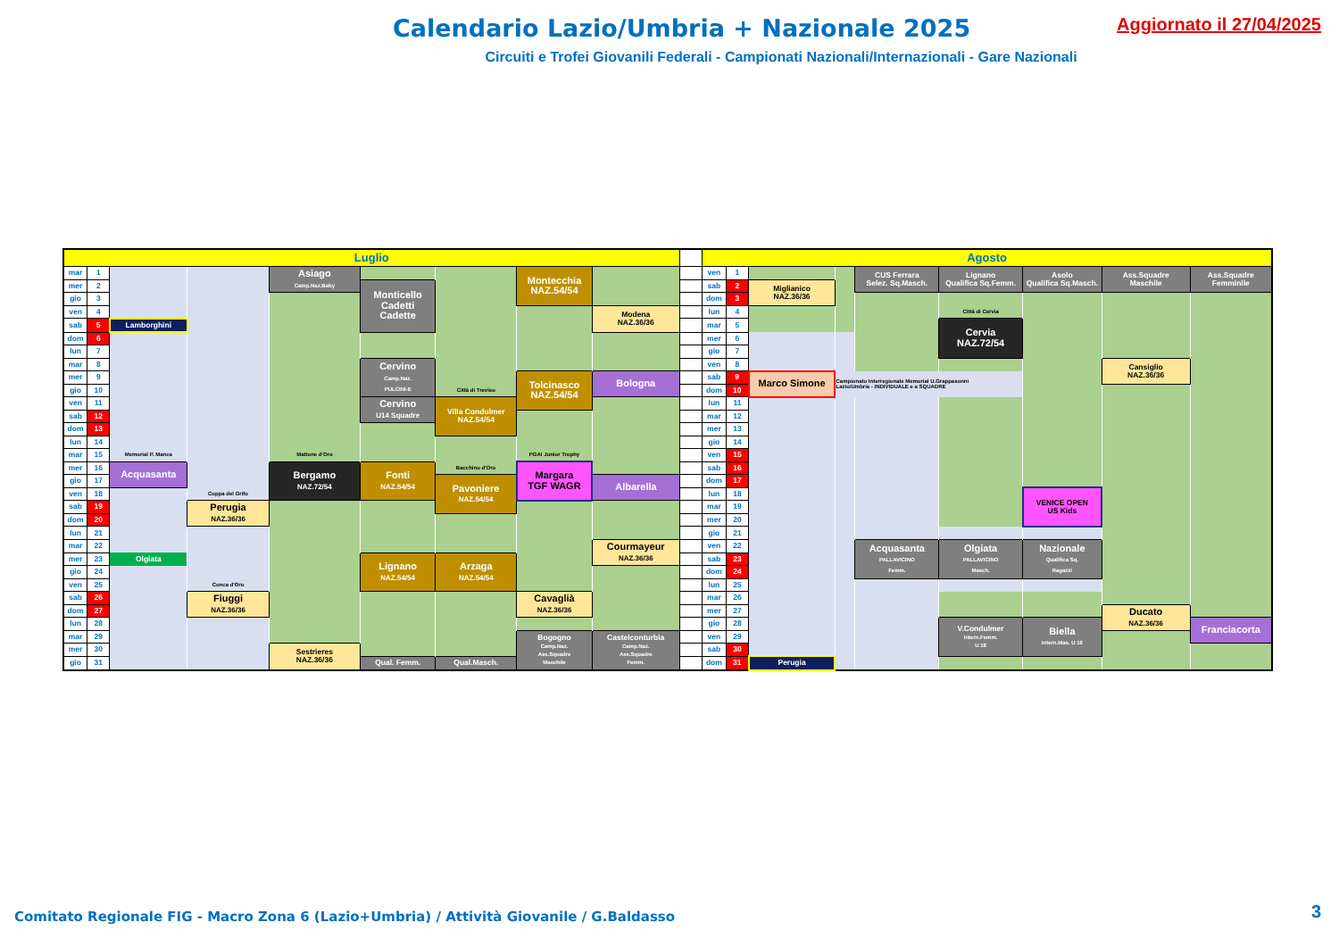Calendario Lazio/Umbria + Nazionale 2025
Aggiornato il 27/04/2025
Circuiti e Trofei Giovanili Federali - Campionati Nazionali/Internazionali - Gare Nazionali
| Luglio | | | | | | | | | | Agosto | | | | | | | | |
| mar | 1 | | | Asiago Camp.Naz.Baby | | | Montecchia NAZ.54/54 | | | ven | 1 | | | CUS Ferrara Selez. Sq.Masch. | Lignano Qualifica Sq.Femm. | Asolo Qualifica Sq.Masch. | Ass.Squadre Maschile | Ass.Squadre Femminile |
| mer | 2 | | | | Monticello Cadetti Cadette | | | | | sab | 2 | Miglianico NAZ.36/36 | | | | | | |
| gio | 3 | | | | | | | | | dom | 3 | | | | | | | |
| ven | 4 | | | | | | | Modena NAZ.36/36 | | lun | 4 | | | | Città di Cervia | | | |
| sab | 5 | Lamborghini | | | | | | | | mar | 5 | | | | Cervia NAZ.72/54 | | | |
| dom | 6 | | | | | | | | | mer | 6 | | | | | | | |
| lun | 7 | | | | | | | | | gio | 7 | | | | | | | |
| mar | 8 | | | | Cervino Camp.Naz. PULCINI-E | | | | | ven | 8 | | | | | | Cansiglio NAZ.36/36 | |
| mer | 9 | | | | | | Tolcinasco NAZ.54/54 | Bologna | | sab | 9 | Marco Simone | Campionato Interregionale Memorial U.Grappasonni Lazio/Umbria - INDIVIDUALE e a SQUADRE | | | | | |
| gio | 10 | | | | | Città di Treviso | | | | dom | 10 | | | | | | | |
| ven | 11 | | | | Cervino U14 Squadre | Villa Condulmer NAZ.54/54 | | | | lun | 11 | | | | | | | |
| sab | 12 | | | | | | | | | mar | 12 | | | | | | | |
| dom | 13 | | | | | | | | | mer | 13 | | | | | | | |
| lun | 14 | | | | | | | | | gio | 14 | | | | | | | |
| mar | 15 | Memorial P. Manca | | Mattone d'Oro | | | PGAI Junior Trophy | | | ven | 15 | | | | | | | |
| mer | 16 | Acquasanta | | Bergamo NAZ.72/54 | Fonti NAZ.54/54 | Bacchino d'Oro | Margara TGF WAGR | | | sab | 16 | | | | | | | |
| gio | 17 | | | | | Pavoniere NAZ.54/54 | | Albarella | | dom | 17 | | | | | | | |
| ven | 18 | | Coppa del Grifo | | | | | | | lun | 18 | | | | | VENICE OPEN US Kids | | |
| sab | 19 | | Perugia NAZ.36/36 | | | | | | | mar | 19 | | | | | | | |
| dom | 20 | | | | | | | | | mer | 20 | | | | | | | |
| lun | 21 | | | | | | | | | gio | 21 | | | | | | | |
| mar | 22 | | | | | | | Courmayeur NAZ.36/36 | | ven | 22 | | | Acquasanta PALLAVICINO Femm. | Olgiata PALLAVICINO Masch. | Nazionale Qualifica Sq. Ragazzi | | |
| mer | 23 | Olgiata | | | Lignano NAZ.54/54 | Arzaga NAZ.54/54 | | | | sab | 23 | | | | | | | |
| gio | 24 | | | | | | | | | dom | 24 | | | | | | | |
| ven | 25 | | Conca d'Oro | | | | | | | lun | 25 | | | | | | | |
| sab | 26 | | Fiuggi NAZ.36/36 | | | | Cavaglià NAZ.36/36 | | | mar | 26 | | | | | | | |
| dom | 27 | | | | | | | | | mer | 27 | | | | | | Ducato NAZ.36/36 | |
| lun | 28 | | | | | | | | | gio | 28 | | | | V.Condulmer Intern.Femm. U 18 | Biella Intern.Mas. U 16 | | Franciacorta |
| mar | 29 | | | | | | Bogogno Camp.Naz. Ass.Squadre Maschile | Castelconturbia Camp.Naz. Ass.Squadre Femm. | | ven | 29 | | | | | | | |
| mer | 30 | | | Sestrieres NAZ.36/36 | | | | | | sab | 30 | | | | | | | |
| gio | 31 | | | | Qual. Femm. | Qual.Masch. | | | | dom | 31 | Perugia | | | | | | |
Comitato Regionale FIG - Macro Zona 6 (Lazio+Umbria) / Attività Giovanile / G.Baldasso
3